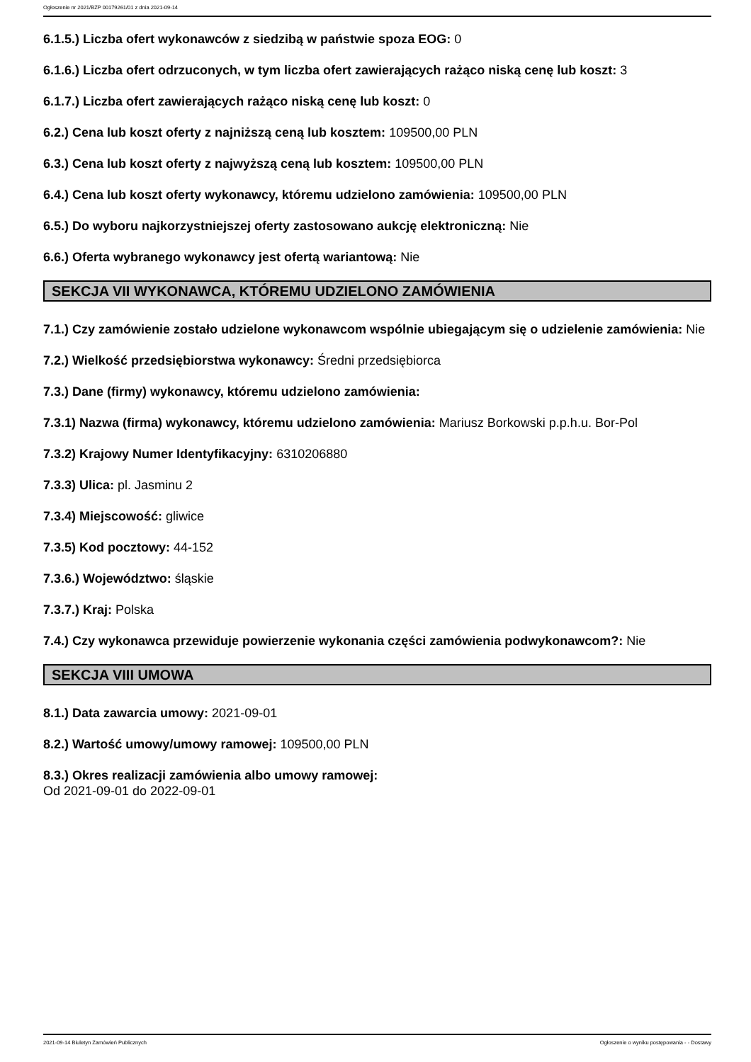Ogłoszenie nr 2021/BZP 00179261/01 z dnia 2021-09-14
6.1.5.) Liczba ofert wykonawców z siedzibą w państwie spoza EOG: 0
6.1.6.) Liczba ofert odrzuconych, w tym liczba ofert zawierających rażąco niską cenę lub koszt: 3
6.1.7.) Liczba ofert zawierających rażąco niską cenę lub koszt: 0
6.2.) Cena lub koszt oferty z najniższą ceną lub kosztem: 109500,00 PLN
6.3.) Cena lub koszt oferty z najwyższą ceną lub kosztem: 109500,00 PLN
6.4.) Cena lub koszt oferty wykonawcy, któremu udzielono zamówienia: 109500,00 PLN
6.5.) Do wyboru najkorzystniejszej oferty zastosowano aukcję elektroniczną: Nie
6.6.) Oferta wybranego wykonawcy jest ofertą wariantową: Nie
SEKCJA VII WYKONAWCA, KTÓREMU UDZIELONO ZAMÓWIENIA
7.1.) Czy zamówienie zostało udzielone wykonawcom wspólnie ubiegającym się o udzielenie zamówienia: Nie
7.2.) Wielkość przedsiębiorstwa wykonawcy: Średni przedsiębiorca
7.3.) Dane (firmy) wykonawcy, któremu udzielono zamówienia:
7.3.1) Nazwa (firma) wykonawcy, któremu udzielono zamówienia: Mariusz Borkowski p.p.h.u. Bor-Pol
7.3.2) Krajowy Numer Identyfikacyjny: 6310206880
7.3.3) Ulica: pl. Jasminu 2
7.3.4) Miejscowość: gliwice
7.3.5) Kod pocztowy: 44-152
7.3.6.) Województwo: śląskie
7.3.7.) Kraj: Polska
7.4.) Czy wykonawca przewiduje powierzenie wykonania części zamówienia podwykonawcom?: Nie
SEKCJA VIII UMOWA
8.1.) Data zawarcia umowy: 2021-09-01
8.2.) Wartość umowy/umowy ramowej: 109500,00 PLN
8.3.) Okres realizacji zamówienia albo umowy ramowej:
Od 2021-09-01 do 2022-09-01
2021-09-14 Biuletyn Zamówień Publicznych Ogłoszenie o wyniku postępowania - - Dostawy